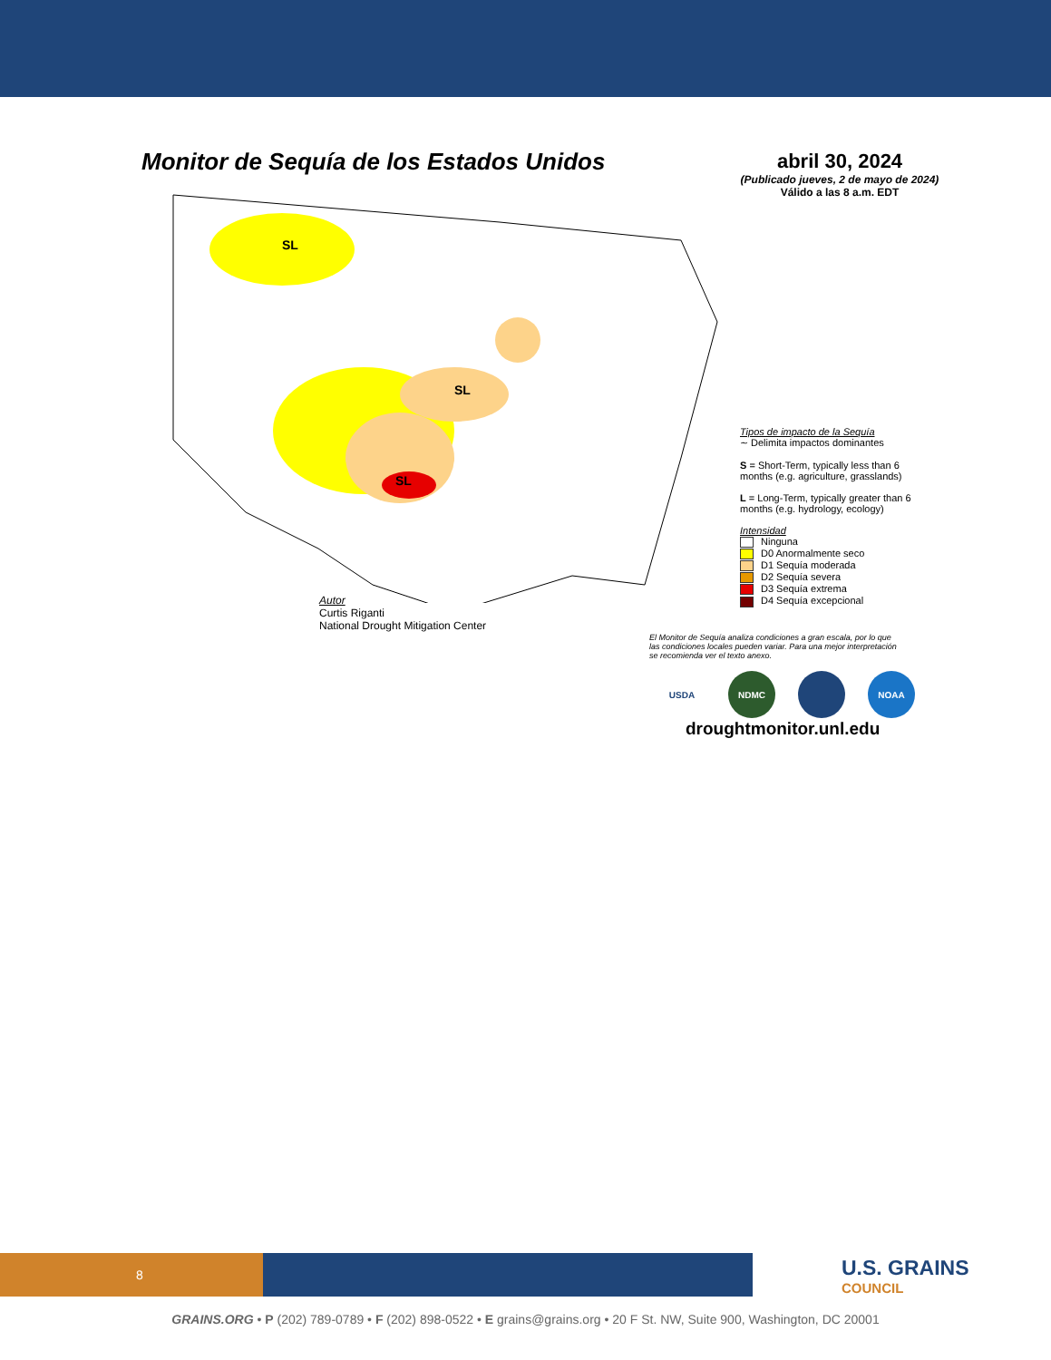Monitor de Sequía de los Estados Unidos
abril 30, 2024
(Publicado jueves, 2 de mayo de 2024)
Válido a las 8 a.m. EDT
SL
SL
SL
Autor
Curtis Riganti
National Drought Mitigation Center
Tipos de impacto de la Sequía
∼ Delimita impactos dominantes
S = Short-Term, typically less than 6 months (e.g. agriculture, grasslands)
L = Long-Term, typically greater than 6 months (e.g. hydrology, ecology)
Intensidad
Ninguna
D0 Anormalmente seco
D1 Sequía moderada
D2 Sequía severa
D3 Sequía extrema
D4 Sequía excepcional
El Monitor de Sequía analiza condiciones a gran escala, por lo que las condiciones locales pueden variar. Para una mejor interpretación se recomienda ver el texto anexo.
USDA NDMC NOAA
droughtmonitor.unl.edu
8
U.S. GRAINS
COUNCIL
GRAINS.ORG • P (202) 789-0789 • F (202) 898-0522 • E grains@grains.org • 20 F St. NW, Suite 900, Washington, DC 20001